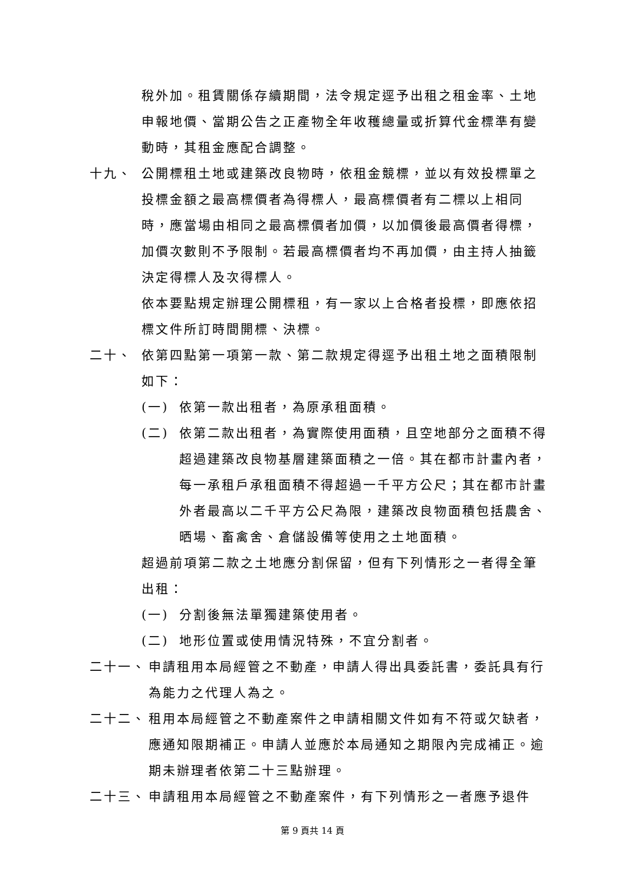稅外加。租賃關係存續期間，法令規定逕予出租之租金率、土地申報地價、當期公告之正產物全年收穫總量或折算代金標準有變動時，其租金應配合調整。
十九、 公開標租土地或建築改良物時，依租金競標，並以有效投標單之投標金額之最高標價者為得標人，最高標價者有二標以上相同時，應當場由相同之最高標價者加價，以加價後最高價者得標，加價次數則不予限制。若最高標價者均不再加價，由主持人抽籤決定得標人及次得標人。
依本要點規定辦理公開標租，有一家以上合格者投標，即應依招標文件所訂時間開標、決標。
二十、 依第四點第一項第一款、第二款規定得逕予出租土地之面積限制如下：
(一) 依第一款出租者，為原承租面積。
(二) 依第二款出租者，為實際使用面積，且空地部分之面積不得超過建築改良物基層建築面積之一倍。其在都市計畫內者，每一承租戶承租面積不得超過一千平方公尺；其在都市計畫外者最高以二千平方公尺為限，建築改良物面積包括農舍、晒場、畜禽舍、倉儲設備等使用之土地面積。
超過前項第二款之土地應分割保留，但有下列情形之一者得全筆出租：
(一) 分割後無法單獨建築使用者。
(二) 地形位置或使用情況特殊，不宜分割者。
二十一、 申請租用本局經管之不動產，申請人得出具委託書，委託具有行為能力之代理人為之。
二十二、 租用本局經管之不動產案件之申請相關文件如有不符或欠缺者，應通知限期補正。申請人並應於本局通知之期限內完成補正。逾期未辦理者依第二十三點辦理。
二十三、 申請租用本局經管之不動產案件，有下列情形之一者應予退件
第 9 頁共 14 頁